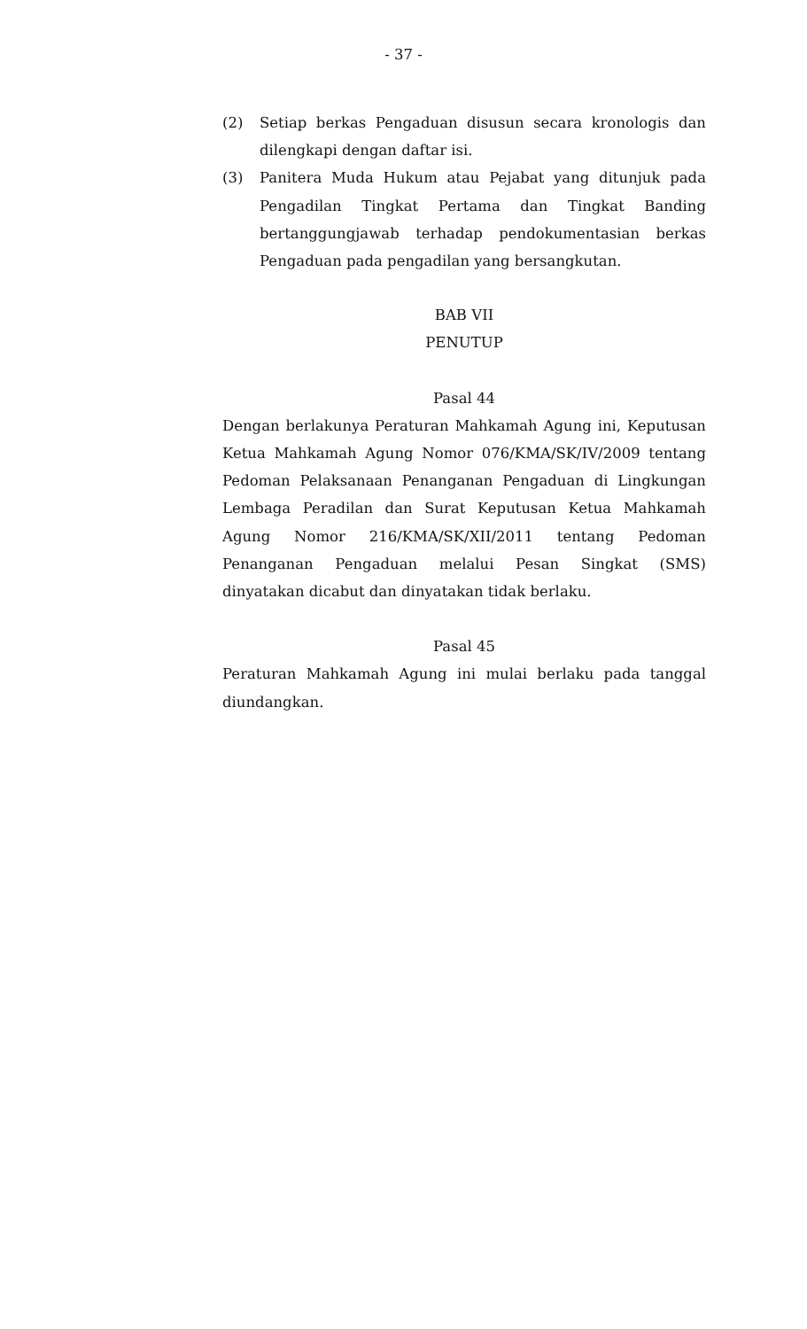- 37 -
(2) Setiap berkas Pengaduan disusun secara kronologis dan dilengkapi dengan daftar isi.
(3) Panitera Muda Hukum atau Pejabat yang ditunjuk pada Pengadilan Tingkat Pertama dan Tingkat Banding bertanggungjawab terhadap pendokumentasian berkas Pengaduan pada pengadilan yang bersangkutan.
BAB VII
PENUTUP
Pasal 44
Dengan berlakunya Peraturan Mahkamah Agung ini, Keputusan Ketua Mahkamah Agung Nomor 076/KMA/SK/IV/2009 tentang Pedoman Pelaksanaan Penanganan Pengaduan di Lingkungan Lembaga Peradilan dan Surat Keputusan Ketua Mahkamah Agung Nomor 216/KMA/SK/XII/2011 tentang Pedoman Penanganan Pengaduan melalui Pesan Singkat (SMS) dinyatakan dicabut dan dinyatakan tidak berlaku.
Pasal 45
Peraturan Mahkamah Agung ini mulai berlaku pada tanggal diundangkan.